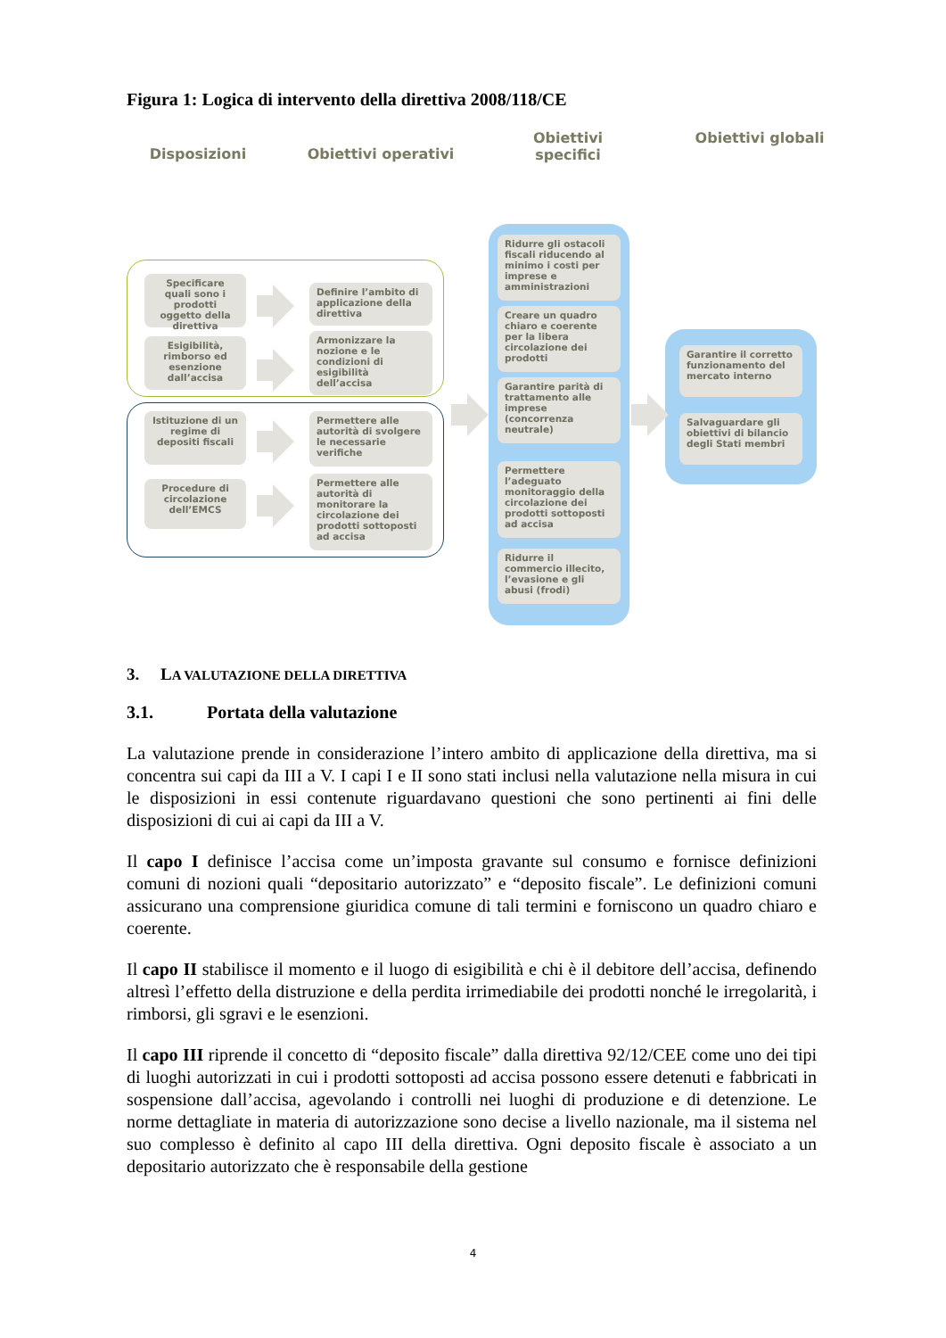Figura 1: Logica di intervento della direttiva 2008/118/CE
Disposizioni Obiettivi operativi
Obiettivi specifici
Obiettivi globali
Specificare quali sono i prodotti oggetto della direttiva
Definire l’ambito di applicazione della direttiva
Esigibilità, rimborso ed esenzione dall’accisa
Armonizzare la nozione e le condizioni di esigibilità dell’accisa
Istituzione di un regime di depositi fiscali
Permettere alle autorità di svolgere le necessarie verifiche
Procedure di circolazione dell’EMCS
Permettere alle autorità di monitorare la circolazione dei prodotti sottoposti ad accisa
Ridurre gli ostacoli fiscali riducendo al minimo i costi per imprese e amministrazioni
Creare un quadro chiaro e coerente per la libera circolazione dei prodotti
Garantire parità di trattamento alle imprese (concorrenza neutrale)
Permettere l’adeguato monitoraggio della circolazione dei prodotti sottoposti ad accisa
Ridurre il commercio illecito, l’evasione e gli abusi (frodi)
Garantire il corretto funzionamento del mercato interno
Salvaguardare gli obiettivi di bilancio degli Stati membri
3. LA VALUTAZIONE DELLA DIRETTIVA
3.1. Portata della valutazione
La valutazione prende in considerazione l’intero ambito di applicazione della direttiva, ma si concentra sui capi da III a V. I capi I e II sono stati inclusi nella valutazione nella misura in cui le disposizioni in essi contenute riguardavano questioni che sono pertinenti ai fini delle disposizioni di cui ai capi da III a V.
Il capo I definisce l’accisa come un’imposta gravante sul consumo e fornisce definizioni comuni di nozioni quali “depositario autorizzato” e “deposito fiscale”. Le definizioni comuni assicurano una comprensione giuridica comune di tali termini e forniscono un quadro chiaro e coerente.
Il capo II stabilisce il momento e il luogo di esigibilità e chi è il debitore dell’accisa, definendo altresì l’effetto della distruzione e della perdita irrimediabile dei prodotti nonché le irregolarità, i rimborsi, gli sgravi e le esenzioni.
Il capo III riprende il concetto di “deposito fiscale” dalla direttiva 92/12/CEE come uno dei tipi di luoghi autorizzati in cui i prodotti sottoposti ad accisa possono essere detenuti e fabbricati in sospensione dall’accisa, agevolando i controlli nei luoghi di produzione e di detenzione. Le norme dettagliate in materia di autorizzazione sono decise a livello nazionale, ma il sistema nel suo complesso è definito al capo III della direttiva. Ogni deposito fiscale è associato a un depositario autorizzato che è responsabile della gestione
4